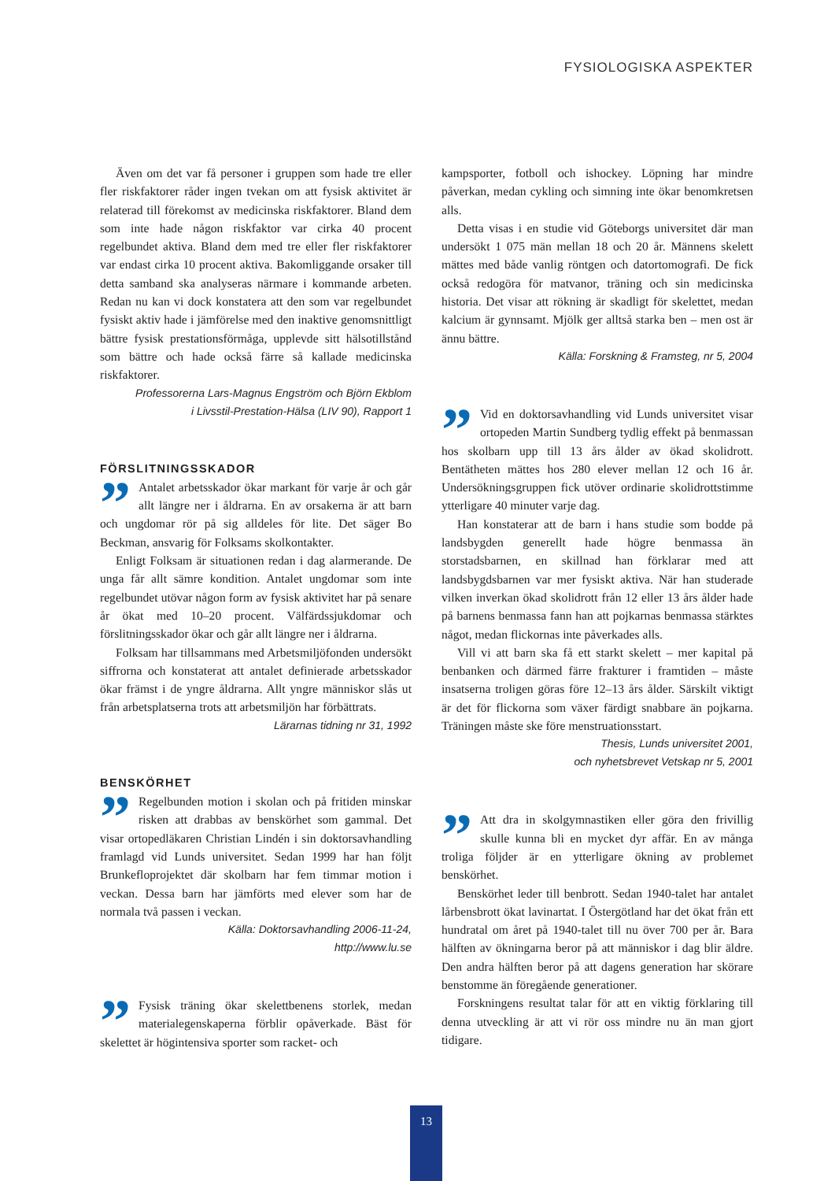FYSIOLOGISKA ASPEKTER
Även om det var få personer i gruppen som hade tre eller fler riskfaktorer råder ingen tvekan om att fysisk aktivitet är relaterad till förekomst av medicinska riskfaktorer. Bland dem som inte hade någon riskfaktor var cirka 40 procent regelbundet aktiva. Bland dem med tre eller fler riskfaktorer var endast cirka 10 procent aktiva. Bakomliggande orsaker till detta samband ska analyseras närmare i kommande arbeten. Redan nu kan vi dock konstatera att den som var regelbundet fysiskt aktiv hade i jämförelse med den inaktive genomsnittligt bättre fysisk prestationsförmåga, upplevde sitt hälsotillstånd som bättre och hade också färre så kallade medicinska riskfaktorer.
Professorerna Lars-Magnus Engström och Björn Ekblom
i Livsstil-Prestation-Hälsa (LIV 90), Rapport 1
FÖRSLITNINGSSKADOR
” Antalet arbetsskador ökar markant för varje år och går allt längre ner i åldrarna. En av orsakerna är att barn och ungdomar rör på sig alldeles för lite. Det säger Bo Beckman, ansvarig för Folksams skolkontakter.
Enligt Folksam är situationen redan i dag alarmerande. De unga får allt sämre kondition. Antalet ungdomar som inte regelbundet utövar någon form av fysisk aktivitet har på senare år ökat med 10–20 procent. Välfärdssjukdomar och förslitningsskador ökar och går allt längre ner i åldrarna.
Folksam har tillsammans med Arbetsmiljöfonden undersökt siffrorna och konstaterat att antalet definierade arbetsskador ökar främst i de yngre åldrarna. Allt yngre människor slås ut från arbetsplatserna trots att arbetsmiljön har förbättrats.
Lärarnas tidning nr 31, 1992
BENSKÖRHET
” Regelbunden motion i skolan och på fritiden minskar risken att drabbas av benskörhet som gammal. Det visar ortopedläkaren Christian Lindén i sin doktorsavhandling framlagd vid Lunds universitet. Sedan 1999 har han följt Brunkefloprojektet där skolbarn har fem timmar motion i veckan. Dessa barn har jämförts med elever som har de normala två passen i veckan.
Källa: Doktorsavhandling 2006-11-24,
http://www.lu.se
” Fysisk träning ökar skelettbenens storlek, medan materialegenskaperna förblir opåverkade. Bäst för skelettet är högintensiva sporter som racket- och
kampsporter, fotboll och ishockey. Löpning har mindre påverkan, medan cykling och simning inte ökar benomkretsen alls.
Detta visas i en studie vid Göteborgs universitet där man undersökt 1 075 män mellan 18 och 20 år. Männens skelett mättes med både vanlig röntgen och datortomografi. De fick också redogöra för matvanor, träning och sin medicinska historia. Det visar att rökning är skadligt för skelettet, medan kalcium är gynnsamt. Mjölk ger alltså starka ben – men ost är ännu bättre.
Källa: Forskning & Framsteg, nr 5, 2004
” Vid en doktorsavhandling vid Lunds universitet visar ortopeden Martin Sundberg tydlig effekt på benmassan hos skolbarn upp till 13 års ålder av ökad skolidrott. Bentätheten mättes hos 280 elever mellan 12 och 16 år. Undersökningsgruppen fick utöver ordinarie skolidrottstimme ytterligare 40 minuter varje dag.
Han konstaterar att de barn i hans studie som bodde på landsbygden generellt hade högre benmassa än storstadsbarnen, en skillnad han förklarar med att landsbygdsbarnen var mer fysiskt aktiva. När han studerade vilken inverkan ökad skolidrott från 12 eller 13 års ålder hade på barnens benmassa fann han att pojkarnas benmassa stärktes något, medan flickornas inte påverkades alls.
Vill vi att barn ska få ett starkt skelett – mer kapital på benbanken och därmed färre frakturer i framtiden – måste insatserna troligen göras före 12–13 års ålder. Särskilt viktigt är det för flickorna som växer färdigt snabbare än pojkarna. Träningen måste ske före menstruationsstart.
Thesis, Lunds universitet 2001,
och nyhetsbrevet Vetskap nr 5, 2001
” Att dra in skolgymnastiken eller göra den frivillig skulle kunna bli en mycket dyr affär. En av många troliga följder är en ytterligare ökning av problemet benskörhet.
Benskörhet leder till benbrott. Sedan 1940-talet har antalet lårbensbrott ökat lavinartat. I Östergötland har det ökat från ett hundratal om året på 1940-talet till nu över 700 per år. Bara hälften av ökningarna beror på att människor i dag blir äldre. Den andra hälften beror på att dagens generation har skörare benstomme än föregående generationer.
Forskningens resultat talar för att en viktig förklaring till denna utveckling är att vi rör oss mindre nu än man gjort tidigare.
13